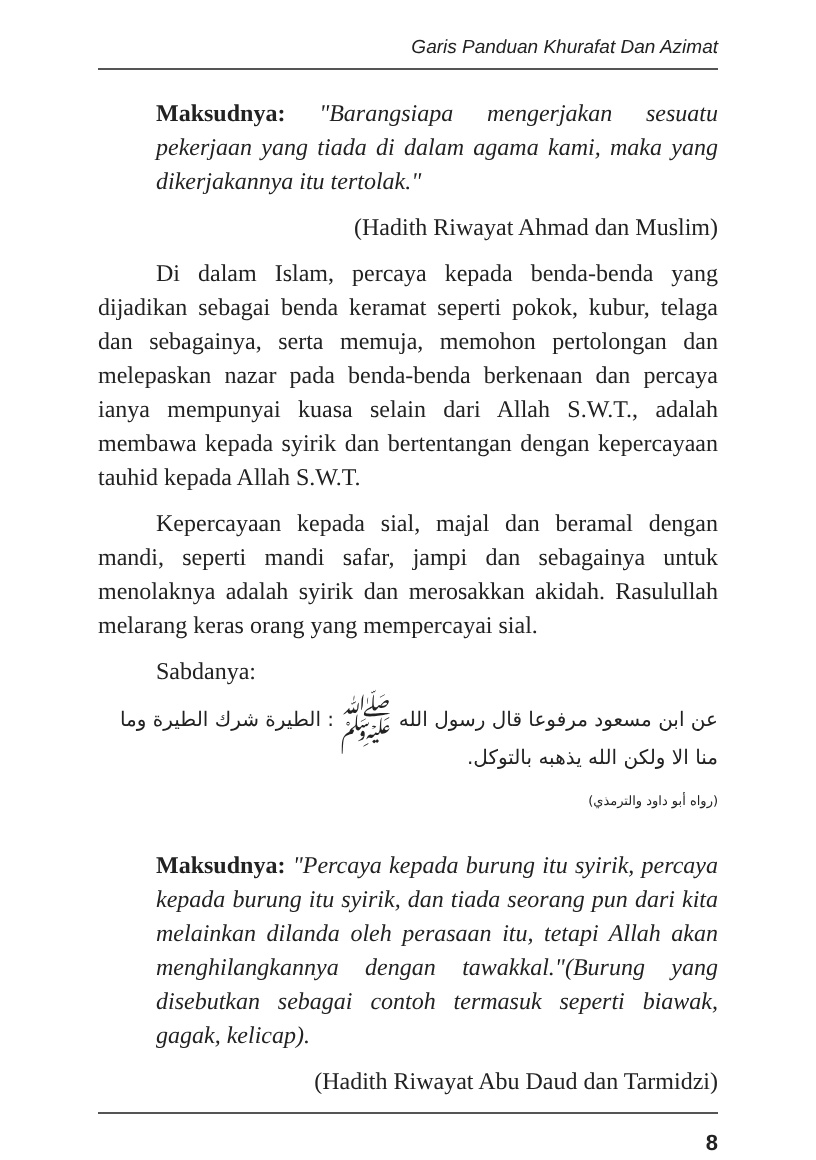Garis Panduan Khurafat Dan Azimat
Maksudnya: "Barangsiapa mengerjakan sesuatu pekerjaan yang tiada di dalam agama kami, maka yang dikerjakannya itu tertolak."
(Hadith Riwayat Ahmad dan Muslim)
Di dalam Islam, percaya kepada benda-benda yang dijadikan sebagai benda keramat seperti pokok, kubur, telaga dan sebagainya, serta memuja, memohon pertolongan dan melepaskan nazar pada benda-benda berkenaan dan percaya ianya mempunyai kuasa selain dari Allah S.W.T., adalah membawa kepada syirik dan bertentangan dengan kepercayaan tauhid kepada Allah S.W.T.
Kepercayaan kepada sial, majal dan beramal dengan mandi, seperti mandi safar, jampi dan sebagainya untuk menolaknya adalah syirik dan merosakkan akidah. Rasulullah melarang keras orang yang mempercayai sial.
Sabdanya:
عن ابن مسعود مرفوعا قال رسول الله ﷺ : الطيرة شرك الطيرة وما منا الا ولكن الله يذهبه بالتوكل.
(رواه أبو داود والترمذي)
Maksudnya: "Percaya kepada burung itu syirik, percaya kepada burung itu syirik, dan tiada seorang pun dari kita melainkan dilanda oleh perasaan itu, tetapi Allah akan menghilangkannya dengan tawakkal."(Burung yang disebutkan sebagai contoh termasuk seperti biawak, gagak, kelicap).
(Hadith Riwayat Abu Daud dan Tarmidzi)
8